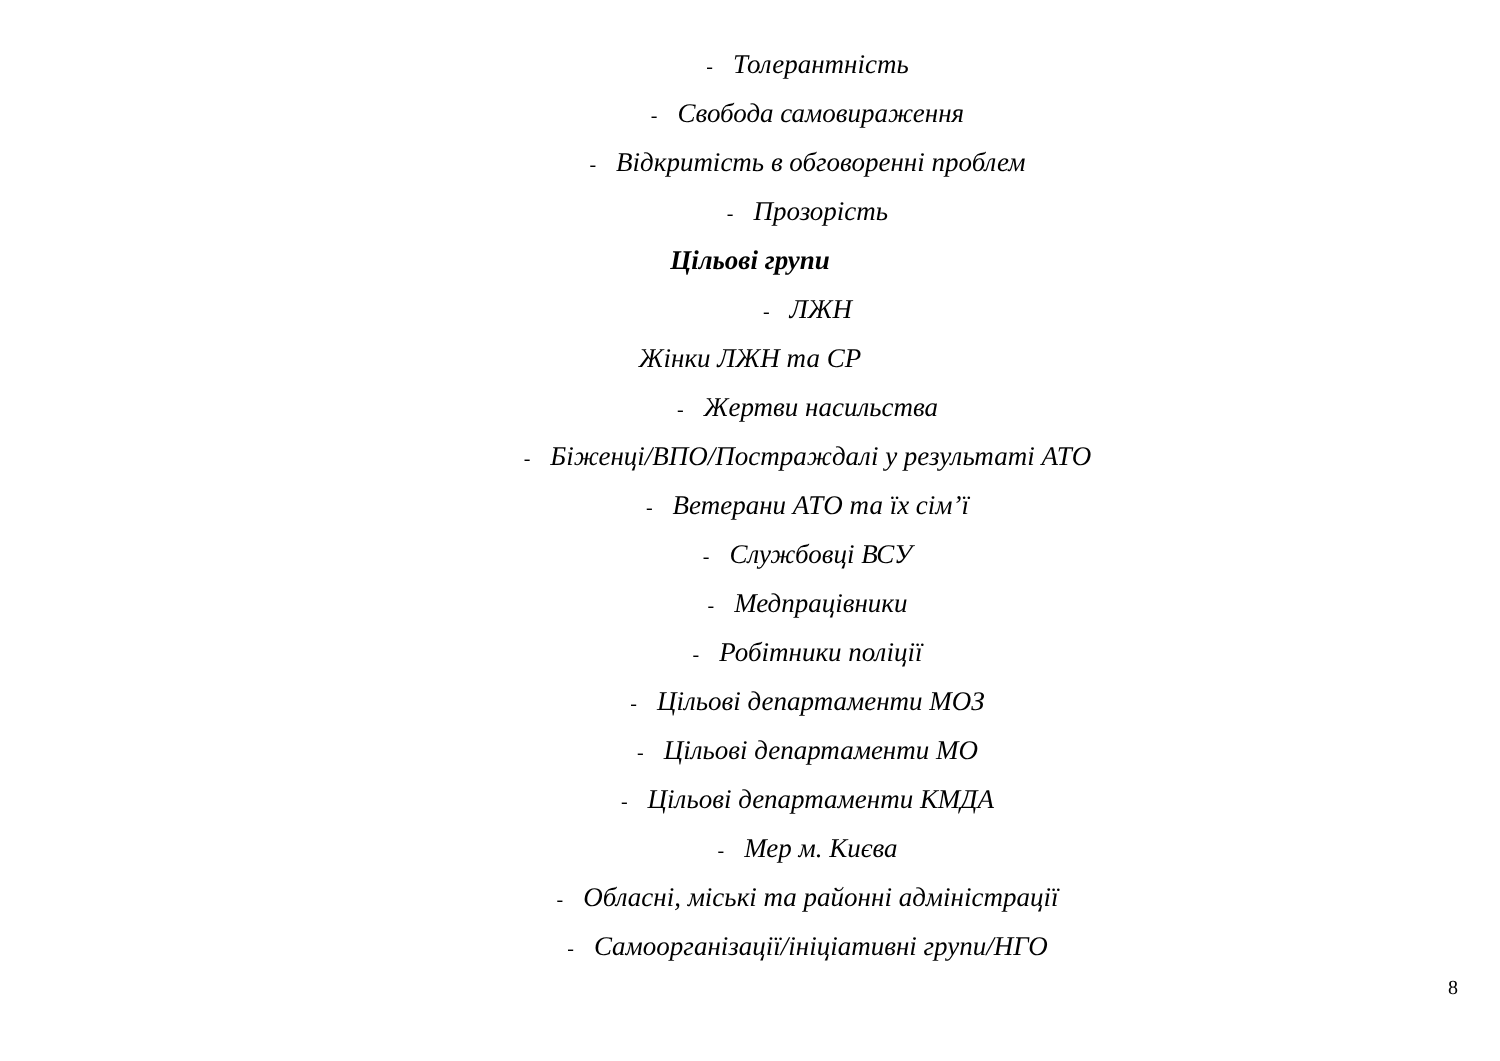- Толерантність
- Свобода самовираження
- Відкритість в обговоренні проблем
- Прозорість
Цільові групи
- ЛЖН
Жінки ЛЖН та СР
- Жертви насильства
- Біженці/ВПО/Постраждалі у результаті АТО
- Ветерани АТО та їх сім’ї
- Службовці ВСУ
- Медпрацівники
- Робітники поліції
- Цільові департаменти МОЗ
- Цільові департаменти МО
- Цільові департаменти КМДА
- Мер м. Києва
- Обласні, міські та районні адміністрації
- Самоорганізації/ініціативні групи/НГО
8